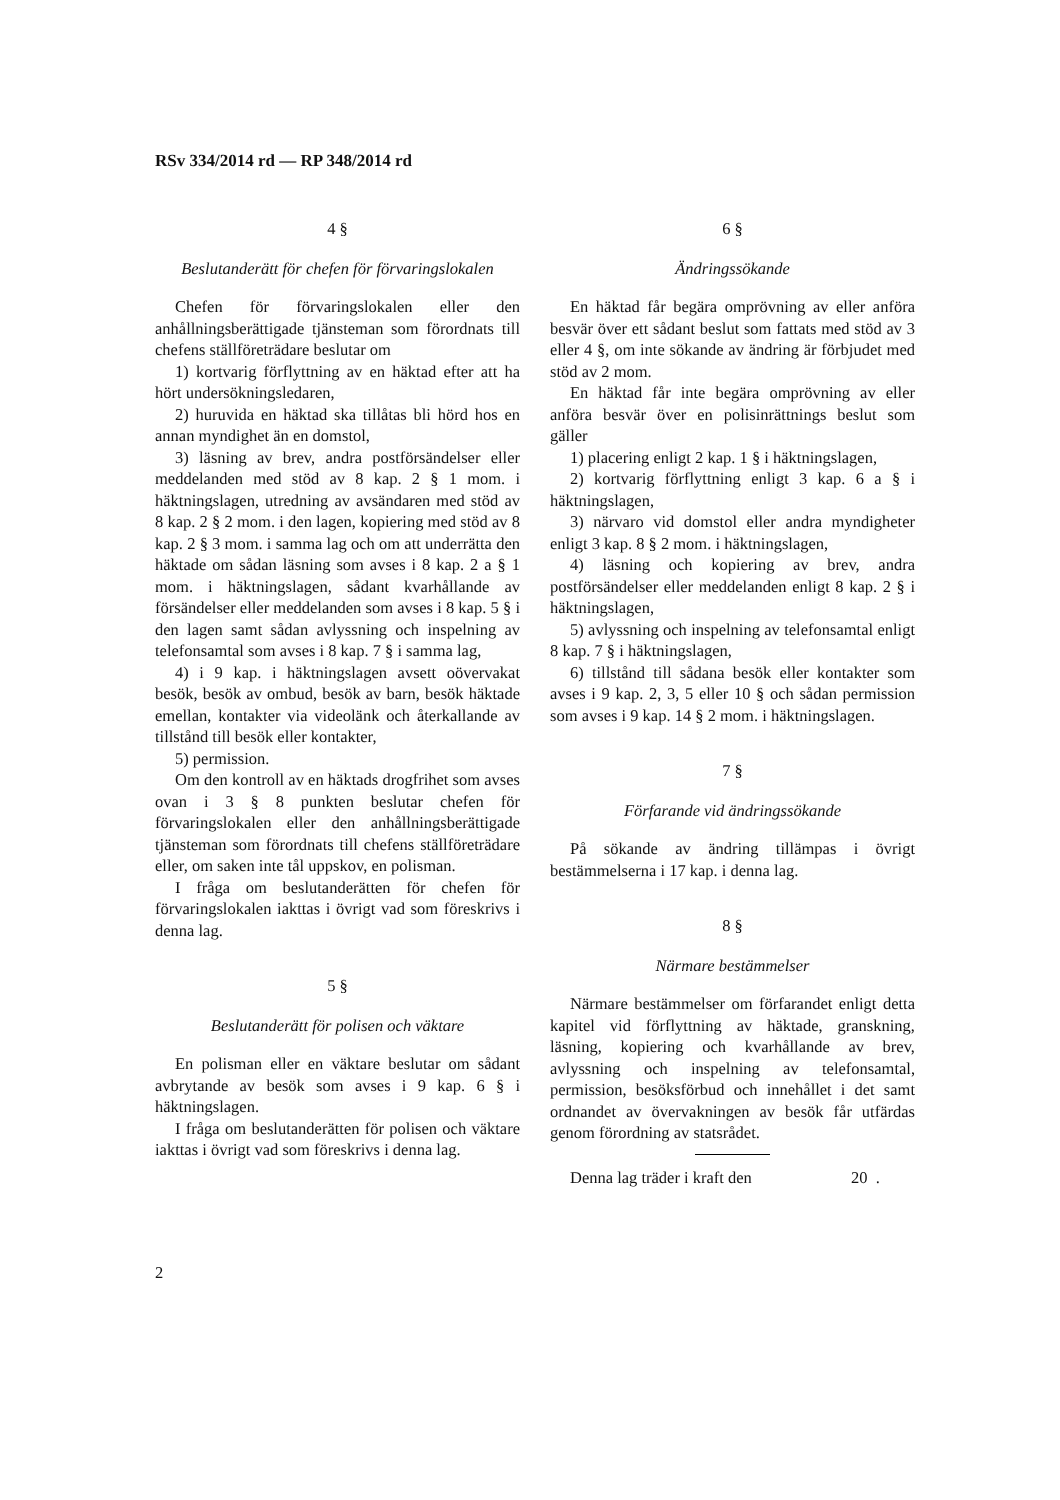RSv 334/2014 rd — RP 348/2014 rd
4 §
Beslutanderätt för chefen för förvaringslokalen
Chefen för förvaringslokalen eller den anhållningsberättigade tjänsteman som förordnats till chefens ställföreträdare beslutar om
1) kortvarig förflyttning av en häktad efter att ha hört undersökningsledaren,
2) huruvida en häktad ska tillåtas bli hörd hos en annan myndighet än en domstol,
3) läsning av brev, andra postförsändelser eller meddelanden med stöd av 8 kap. 2 § 1 mom. i häktningslagen, utredning av avsändaren med stöd av 8 kap. 2 § 2 mom. i den lagen, kopiering med stöd av 8 kap. 2 § 3 mom. i samma lag och om att underrätta den häktade om sådan läsning som avses i 8 kap. 2 a § 1 mom. i häktningslagen, sådant kvarhållande av försändelser eller meddelanden som avses i 8 kap. 5 § i den lagen samt sådan avlyssning och inspelning av telefonsamtal som avses i 8 kap. 7 § i samma lag,
4) i 9 kap. i häktningslagen avsett oövervakat besök, besök av ombud, besök av barn, besök häktade emellan, kontakter via videolänk och återkallande av tillstånd till besök eller kontakter,
5) permission.
Om den kontroll av en häktads drogfrihet som avses ovan i 3 § 8 punkten beslutar chefen för förvaringslokalen eller den anhållningsberättigade tjänsteman som förordnats till chefens ställföreträdare eller, om saken inte tål uppskov, en polisman.
I fråga om beslutanderätten för chefen för förvaringslokalen iakttas i övrigt vad som föreskrivs i denna lag.
5 §
Beslutanderätt för polisen och väktare
En polisman eller en väktare beslutar om sådant avbrytande av besök som avses i 9 kap. 6 § i häktningslagen.
I fråga om beslutanderätten för polisen och väktare iakttas i övrigt vad som föreskrivs i denna lag.
6 §
Ändringssökande
En häktad får begära omprövning av eller anföra besvär över ett sådant beslut som fattats med stöd av 3 eller 4 §, om inte sökande av ändring är förbjudet med stöd av 2 mom.
En häktad får inte begära omprövning av eller anföra besvär över en polisinrättnings beslut som gäller
1) placering enligt 2 kap. 1 § i häktningslagen,
2) kortvarig förflyttning enligt 3 kap. 6 a § i häktningslagen,
3) närvaro vid domstol eller andra myndigheter enligt 3 kap. 8 § 2 mom. i häktningslagen,
4) läsning och kopiering av brev, andra postförsändelser eller meddelanden enligt 8 kap. 2 § i häktningslagen,
5) avlyssning och inspelning av telefonsamtal enligt 8 kap. 7 § i häktningslagen,
6) tillstånd till sådana besök eller kontakter som avses i 9 kap. 2, 3, 5 eller 10 § och sådan permission som avses i 9 kap. 14 § 2 mom. i häktningslagen.
7 §
Förfarande vid ändringssökande
På sökande av ändring tillämpas i övrigt bestämmelserna i 17 kap. i denna lag.
8 §
Närmare bestämmelser
Närmare bestämmelser om förfarandet enligt detta kapitel vid förflyttning av häktade, granskning, läsning, kopiering och kvarhållande av brev, avlyssning och inspelning av telefonsamtal, permission, besöksförbud och innehållet i det samt ordnandet av övervakningen av besök får utfärdas genom förordning av statsrådet.
Denna lag träder i kraft den 20 .
2